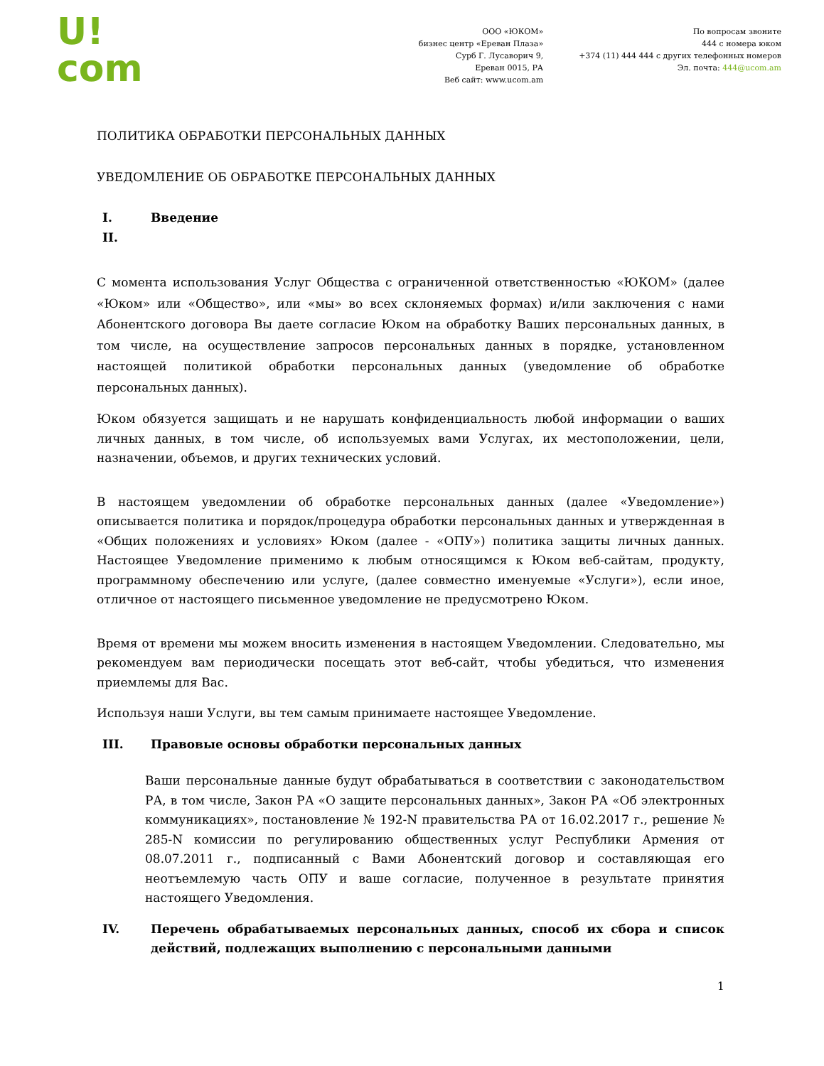U!
com
ООО «ЮКОМ»
бизнес центр «Ереван Плаза»
Сурб Г. Лусаворич 9,
Ереван 0015, РА
Веб сайт: www.ucom.am
По вопросам звоните
444 с номера юком
+374 (11) 444 444 с других телефонных номеров
Эл. почта: 444@ucom.am
ПОЛИТИКА ОБРАБОТКИ ПЕРСОНАЛЬНЫХ ДАННЫХ
УВЕДОМЛЕНИЕ ОБ ОБРАБОТКЕ ПЕРСОНАЛЬНЫХ ДАННЫХ
I. Введение
II.
С момента использования Услуг Общества с ограниченной ответственностью «ЮКОМ» (далее «Юком» или «Общество», или «мы» во всех склоняемых формах) и/или заключения с нами Абонентского договора Вы даете согласие Юком на обработку Ваших персональных данных, в том числе, на осуществление запросов персональных данных в порядке, установленном настоящей политикой обработки персональных данных (уведомление об обработке персональных данных).
Юком обязуется защищать и не нарушать конфиденциальность любой информации о ваших личных данных, в том числе, об используемых вами Услугах, их местоположении, цели, назначении, объемов, и других технических условий.
В настоящем уведомлении об обработке персональных данных (далее «Уведомление») описывается политика и порядок/процедура обработки персональных данных и утвержденная в «Общих положениях и условиях» Юком (далее - «ОПУ») политика защиты личных данных. Настоящее Уведомление применимо к любым относящимся к Юком веб-сайтам, продукту, программному обеспечению или услуге, (далее совместно именуемые «Услуги»), если иное, отличное от настоящего письменное уведомление не предусмотрено Юком.
Время от времени мы можем вносить изменения в настоящем Уведомлении. Следовательно, мы рекомендуем вам периодически посещать этот веб-сайт, чтобы убедиться, что изменения приемлемы для Вас.
Используя наши Услуги, вы тем самым принимаете настоящее Уведомление.
III. Правовые основы обработки персональных данных
Ваши персональные данные будут обрабатываться в соответствии с законодательством РА, в том числе, Закон РА «О защите персональных данных», Закон РА «Об электронных коммуникациях», постановление № 192-N правительства РА от 16.02.2017 г., решение № 285-N комиссии по регулированию общественных услуг Республики Армения от 08.07.2011 г., подписанный с Вами Абонентский договор и составляющая его неотъемлемую часть ОПУ и ваше согласие, полученное в результате принятия настоящего Уведомления.
IV. Перечень обрабатываемых персональных данных, способ их сбора и список действий, подлежащих выполнению с персональными данными
1